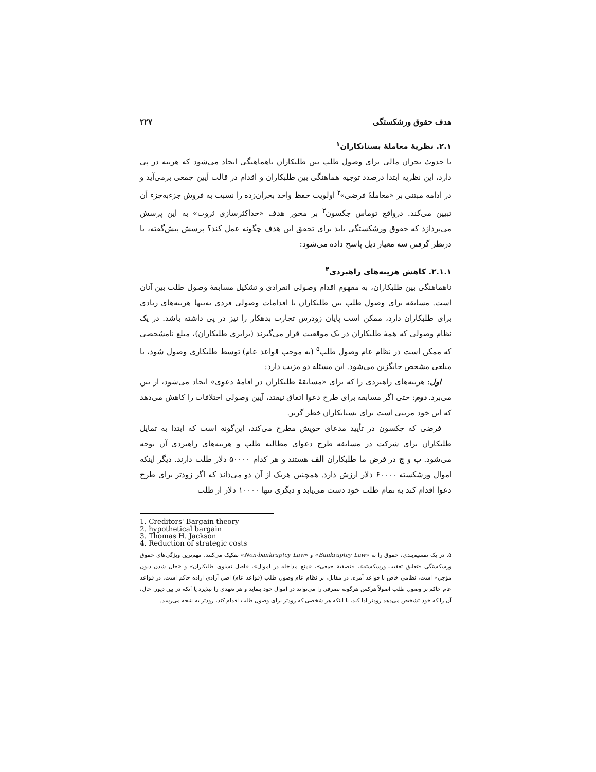هدف حقوق ورشکستگی ۲۲۷
۲.۱. نظریهٔ معاملهٔ بستانکاران<sup>۱</sup>
با حدوث بحران مالی برای وصول طلب بین طلبکاران ناهماهنگی ایجاد می‌شود که هزینه در پی دارد، این نظریه ابتدا درصدد توجیه هماهنگی بین طلبکاران و اقدام در قالب آیین جمعی برمی‌آید و در ادامه مبتنی بر «معاملهٔ فرضی»<sup>۲</sup> اولویت حفظ واحد بحران‌زده را نسبت به فروش جزءبه‌جزء آن تبیین می‌کند. درواقع توماس جکسون<sup>۳</sup> بر محور هدف «حداکثرسازی ثروت» به این پرسش می‌پردازد که حقوق ورشکستگی باید برای تحقق این هدف چگونه عمل کند؟ پرسش پیش‌گفته، با درنظر گرفتن سه معیار ذیل پاسخ داده می‌شود:
۲.۱.۱. کاهش هزینه‌های راهبردی<sup>۴</sup>
ناهماهنگی بین طلبکاران، به مفهوم اقدام وصولی انفرادی و تشکیل مسابقهٔ وصول طلب بین آنان است. مسابقه برای وصول طلب بین طلبکاران یا اقدامات وصولی فردی نه‌تنها هزینه‌های زیادی برای طلبکاران دارد، ممکن است پایان زودرس تجارت بدهکار را نیز در پی داشته باشد. در یک نظام وصولی که همهٔ طلبکاران در یک موقعیت قرار می‌گیرند (برابری طلبکاران)، مبلغ نامشخصی که ممکن است در نظام عام وصول طلب<sup>۵</sup> (به موجب قواعد عام) توسط طلبکاری وصول شود، با مبلغی مشخص جایگزین می‌شود. این مسئله دو مزیت دارد:
اول: هزینه‌های راهبردی را که برای «مسابقهٔ طلبکاران در اقامهٔ دعوی» ایجاد می‌شود، از بین می‌برد. دوم: حتی اگر مسابقه برای طرح دعوا اتفاق نیفتد، آیین وصولی اختلافات را کاهش می‌دهد که این خود مزیتی است برای بستانکاران خطر گریز.
فرضی که جکسون در تأیید مدعای خویش مطرح می‌کند، این‌گونه است که ابتدا به تمایل طلبکاران برای شرکت در مسابقه طرح دعوای مطالبه طلب و هزینه‌های راهبردی آن توجه می‌شود. ب و ج در فرض ما طلبکاران الف هستند و هر کدام ۵۰۰۰۰ دلار طلب دارند. دیگر اینکه اموال ورشکسته ۶۰۰۰۰ دلار ارزش دارد. همچنین هریک از آن دو می‌داند که اگر زودتر برای طرح دعوا اقدام کند به تمام طلب خود دست می‌یابد و دیگری تنها ۱۰۰۰۰ دلار از طلب
1. Creditors' Bargain theory
2. hypothetical bargain
3. Thomas H. Jackson
4. Reduction of strategic costs
۵. در یک تقسیم‌بندی، حقوق را به «Bankruptcy Law» و «Non-bankruptcy Law» تفکیک می‌کنند. مهم‌ترین ویژگی‌های حقوق ورشکستگی «تعلیق تعقیب ورشکسته»، «تصفیهٔ جمعی»، «منع مداخله در اموال»، «اصل تساوی طلبکاران» و «حال شدن دیون مؤجل» است، نظامی خاص با قواعد آمره. در مقابل، بر نظام عام وصول طلب (قواعد عام) اصل آزادی اراده حاکم است. در قواعد عام حاکم بر وصول طلب اصولاً هرکس هرگونه تصرفی را می‌تواند در اموال خود بنماید و هر تعهدی را بپذیرد یا آنکه در بین دیون حال، آن را که خود تشخیص می‌دهد زودتر ادا کند، یا اینکه هر شخصی که زودتر برای وصول طلب اقدام کند، زودتر به نتیجه می‌رسد.